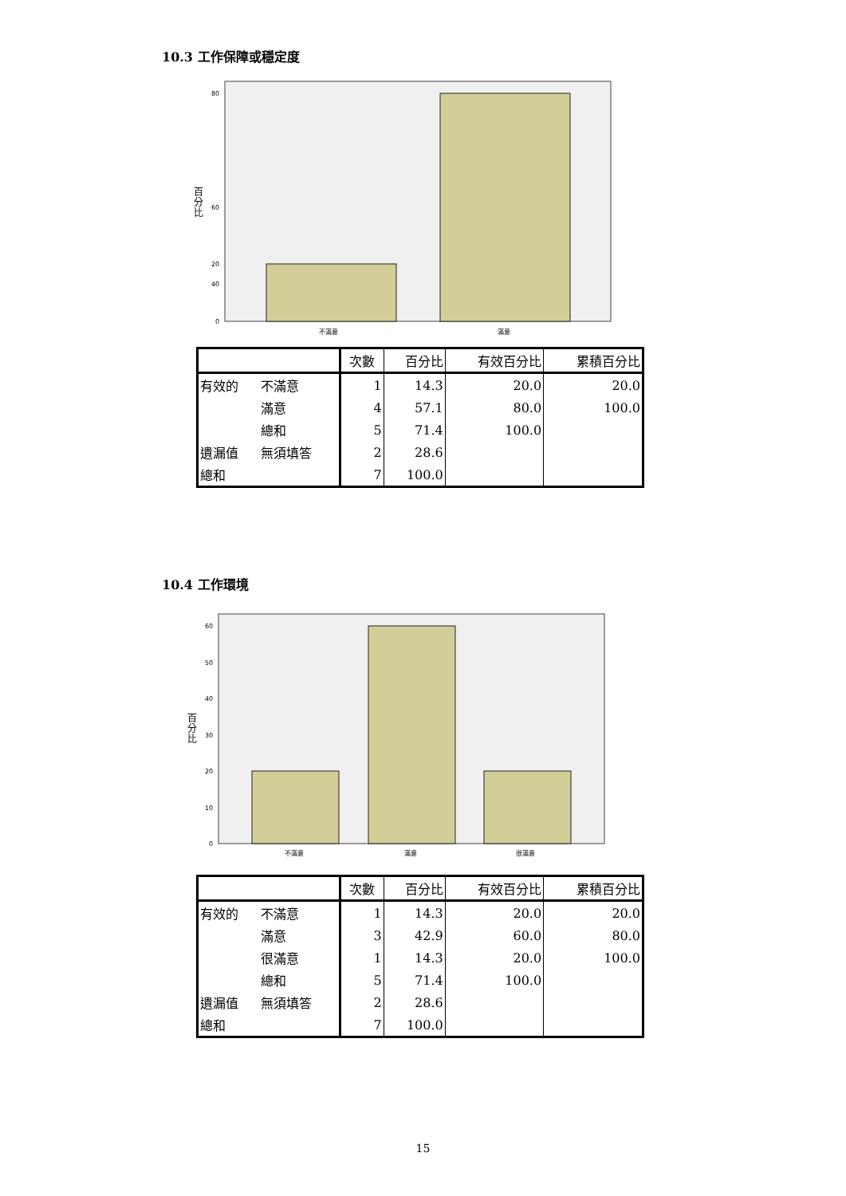10.3 工作保障或穩定度
80
60
40
20
0
百
分
比
不滿意
滿意
| | | 次數 | 百分比 | 有效百分比 | 累積百分比 |
| --- | --- | --- | --- | --- | --- |
| 有效的 | 不滿意 | 1 | 14.3 | 20.0 | 20.0 |
| | 滿意 | 4 | 57.1 | 80.0 | 100.0 |
| | 總和 | 5 | 71.4 | 100.0 | |
| 遺漏值 | 無須填答 | 2 | 28.6 | | |
| 總和 | | 7 | 100.0 | | |
10.4 工作環境
60
50
40
30
20
10
0
百
分
比
不滿意
滿意
很滿意
| | | 次數 | 百分比 | 有效百分比 | 累積百分比 |
| --- | --- | --- | --- | --- | --- |
| 有效的 | 不滿意 | 1 | 14.3 | 20.0 | 20.0 |
| | 滿意 | 3 | 42.9 | 60.0 | 80.0 |
| | 很滿意 | 1 | 14.3 | 20.0 | 100.0 |
| | 總和 | 5 | 71.4 | 100.0 | |
| 遺漏值 | 無須填答 | 2 | 28.6 | | |
| 總和 | | 7 | 100.0 | | |
15